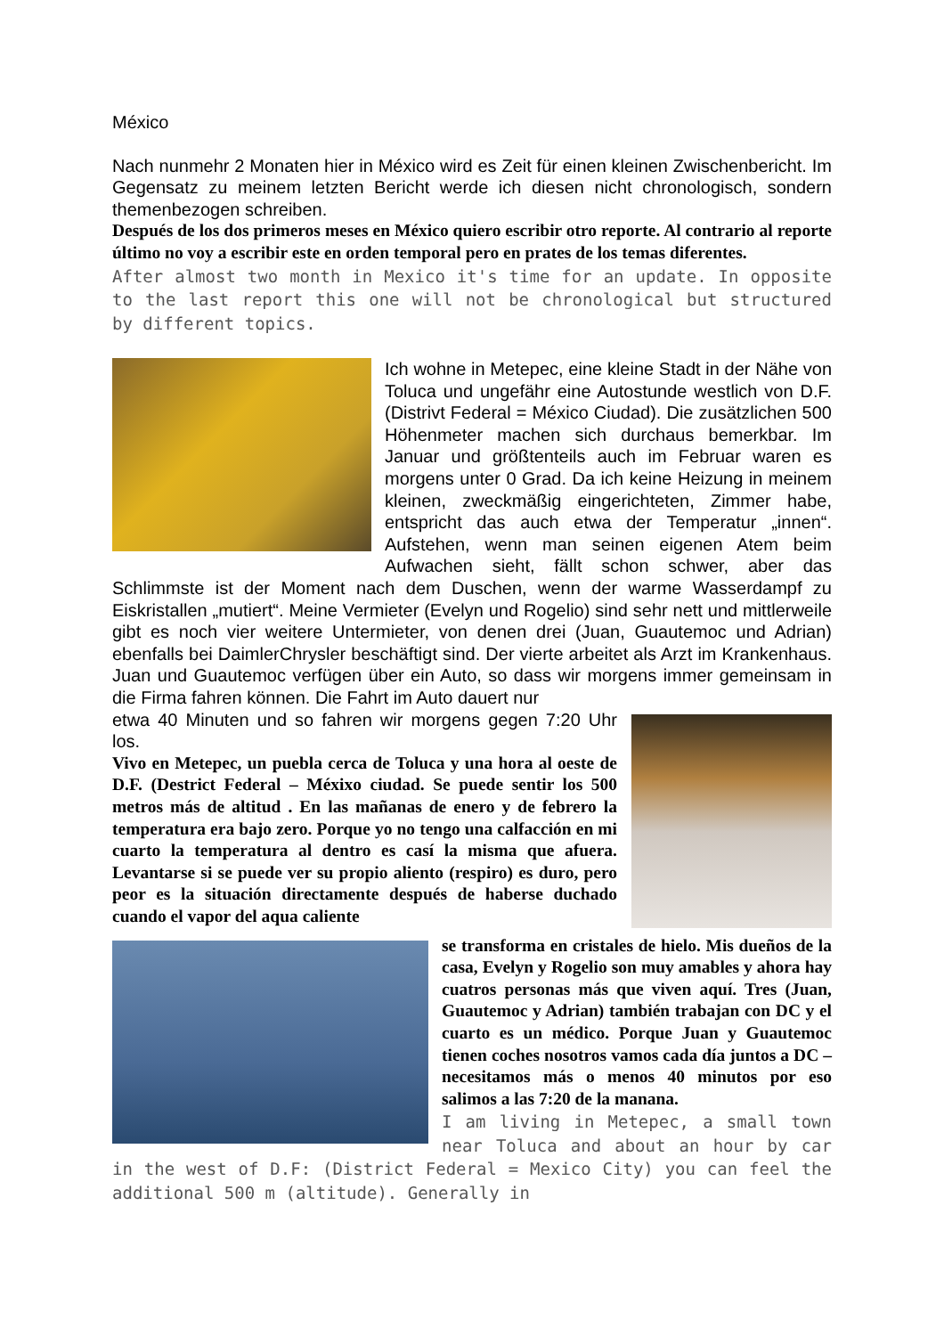México
Nach nunmehr 2 Monaten hier in México wird es Zeit für einen kleinen Zwischenbericht. Im Gegensatz zu meinem letzten Bericht werde ich diesen nicht chronologisch, sondern themenbezogen schreiben.
Después de los dos primeros meses en México quiero escribir otro reporte. Al contrario al reporte último no voy a escribir este en orden temporal pero en prates de los temas diferentes.
After almost two month in Mexico it's time for an update. In opposite to the last report this one will not be chronological but structured by different topics.
Ich wohne in Metepec, eine kleine Stadt in der Nähe von Toluca und ungefähr eine Autostunde westlich von D.F. (Distrivt Federal = México Ciudad). Die zusätzlichen 500 Höhenmeter machen sich durchaus bemerkbar. Im Januar und größtenteils auch im Februar waren es morgens unter 0 Grad. Da ich keine Heizung in meinem kleinen, zweckmäßig eingerichteten, Zimmer habe, entspricht das auch etwa der Temperatur „innen“. Aufstehen, wenn man seinen eigenen Atem beim Aufwachen sieht, fällt schon schwer, aber das Schlimmste ist der Moment nach dem Duschen, wenn der warme Wasserdampf zu Eiskristallen „mutiert“. Meine Vermieter (Evelyn und Rogelio) sind sehr nett und mittlerweile gibt es noch vier weitere Untermieter, von denen drei (Juan, Guautemoc und Adrian) ebenfalls bei DaimlerChrysler beschäftigt sind. Der vierte arbeitet als Arzt im Krankenhaus. Juan und Guautemoc verfügen über ein Auto, so dass wir morgens immer gemeinsam in die Firma fahren können. Die Fahrt im Auto dauert nur
etwa 40 Minuten und so fahren wir morgens gegen 7:20 Uhr los.
Vivo en Metepec, un puebla cerca de Toluca y una hora al oeste de D.F. (Destrict Federal – Méxixo ciudad. Se puede sentir los 500 metros más de altitud . En las mañanas de enero y de febrero la temperatura era bajo zero. Porque yo no tengo una calfacción en mi cuarto la temperatura al dentro es casí la misma que afuera. Levantarse si se puede ver su propio aliento (respiro) es duro, pero peor es la situación directamente después de haberse duchado cuando el vapor del aqua caliente
se transforma en cristales de hielo. Mis dueños de la casa, Evelyn y Rogelio son muy amables y ahora hay cuatros personas más que viven aquí. Tres (Juan, Guautemoc y Adrian) también trabajan con DC y el cuarto es un médico. Porque Juan y Guautemoc tienen coches nosotros vamos cada día juntos a DC – necesitamos más o menos 40 minutos por eso salimos a las 7:20 de la manana.
I am living in Metepec, a small town near Toluca and about an hour by car in the west of D.F: (District Federal = Mexico City) you can feel the additional 500 m (altitude). Generally in